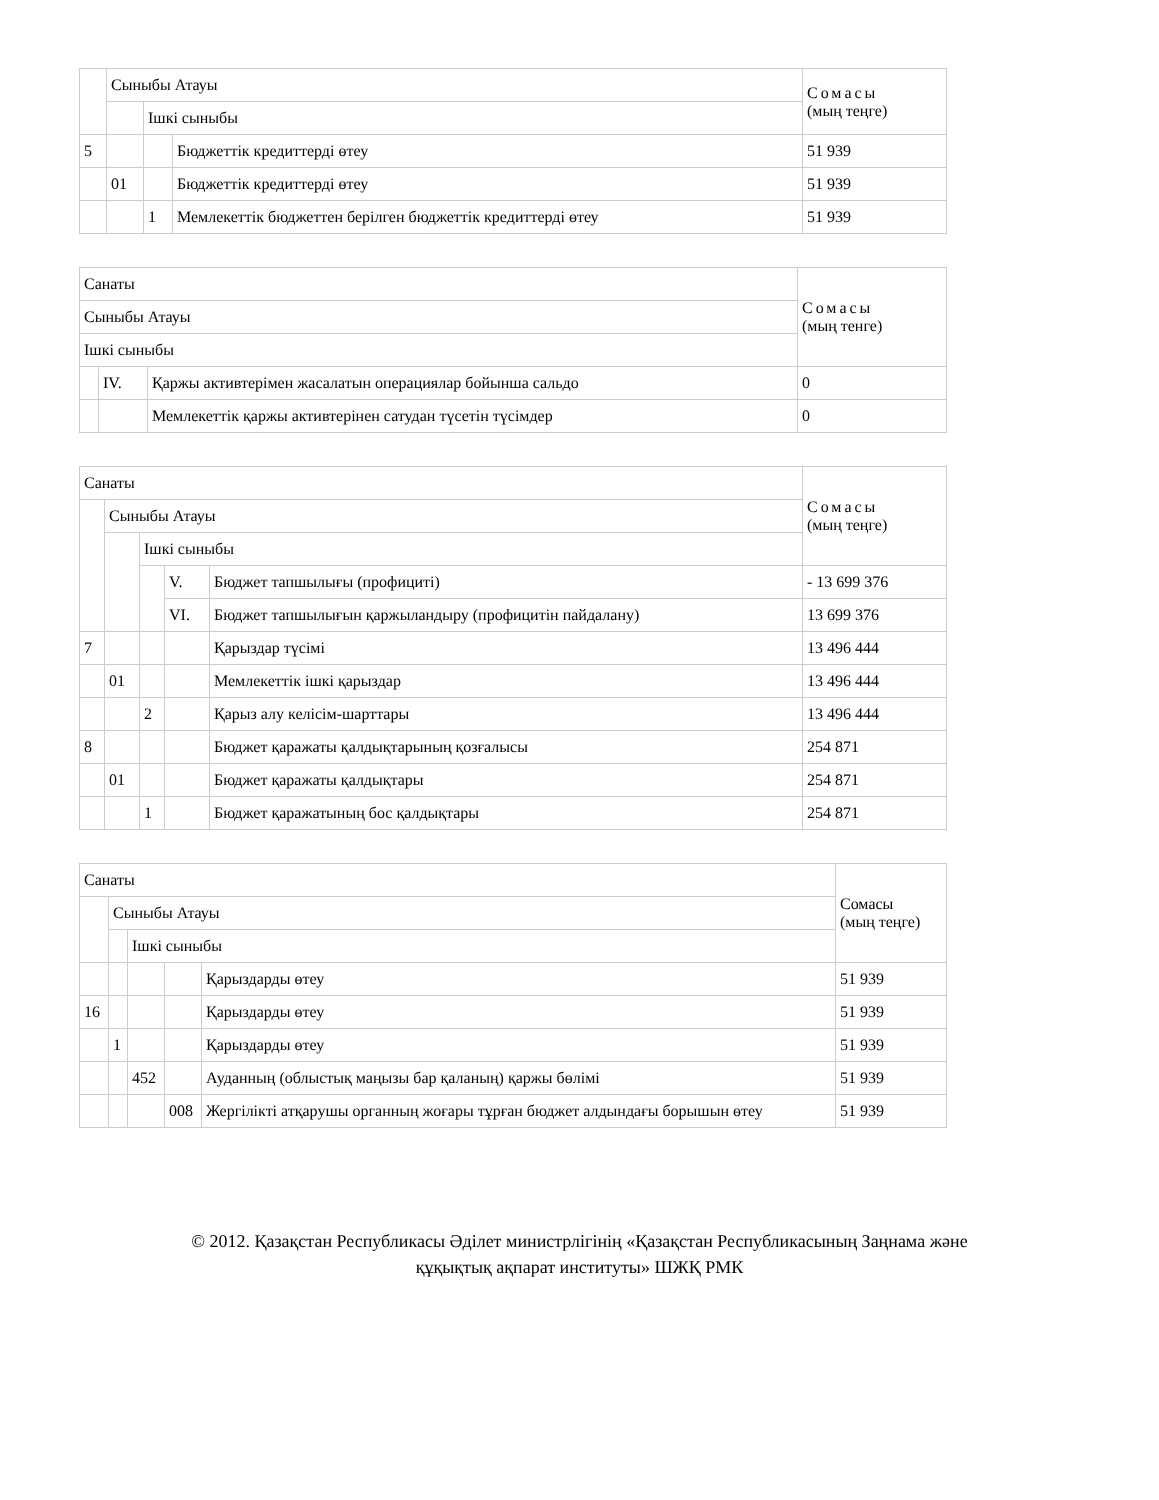| | Сыныбы Атауы | | | Сомасы (мың теңге) |
| --- | --- | --- | --- | --- |
| | | Ішкі сыныбы | | |
| 5 | | | Бюджеттік кредиттерді өтеу | 51 939 |
| | 01 | | Бюджеттік кредиттерді өтеу | 51 939 |
| | | 1 | Мемлекеттік бюджеттен берілген бюджеттік кредиттерді өтеу | 51 939 |
| Санаты | | | Сомасы (мың тенге) |
| --- | --- | --- | --- |
| Сыныбы Атауы | | | |
| Ішкі сыныбы | | | |
| | IV. | Қаржы активтерімен жасалатын операциялар бойынша сальдо | 0 |
| | | Мемлекеттік қаржы активтерінен сатудан түсетін түсімдер | 0 |
| Санаты | | | | | Сомасы (мың теңге) |
| --- | --- | --- | --- | --- | --- |
| | Сыныбы Атауы | | | | |
| | | Ішкі сыныбы | | | |
| | | | V. | Бюджет тапшылығы (профициті) | - 13 699 376 |
| | | | VI. | Бюджет тапшылығын қаржыландыру (профицитін пайдалану) | 13 699 376 |
| 7 | | | | Қарыздар түсімі | 13 496 444 |
| | 01 | | | Мемлекеттік ішкі қарыздар | 13 496 444 |
| | | 2 | | Қарыз алу келісім-шарттары | 13 496 444 |
| 8 | | | | Бюджет қаражаты қалдықтарының қозғалысы | 254 871 |
| | 01 | | | Бюджет қаражаты қалдықтары | 254 871 |
| | | 1 | | Бюджет қаражатының бос қалдықтары | 254 871 |
| Санаты | | | | | Сомасы (мың теңге) |
| --- | --- | --- | --- | --- | --- |
| | Сыныбы Атауы | | | | |
| | | Ішкі сыныбы | | | |
| | | | | Қарыздарды өтеу | 51 939 |
| 16 | | | | Қарыздарды өтеу | 51 939 |
| | 1 | | | Қарыздарды өтеу | 51 939 |
| | | 452 | | Ауданның (облыстық маңызы бар қаланың) қаржы бөлімі | 51 939 |
| | | | 008 | Жергілікті атқарушы органның жоғары тұрған бюджет алдындағы борышын өтеу | 51 939 |
© 2012. Қазақстан Республикасы Әділет министрлігінің «Қазақстан Республикасының Заңнама және
құқықтық ақпарат институты» ШЖҚ РМК